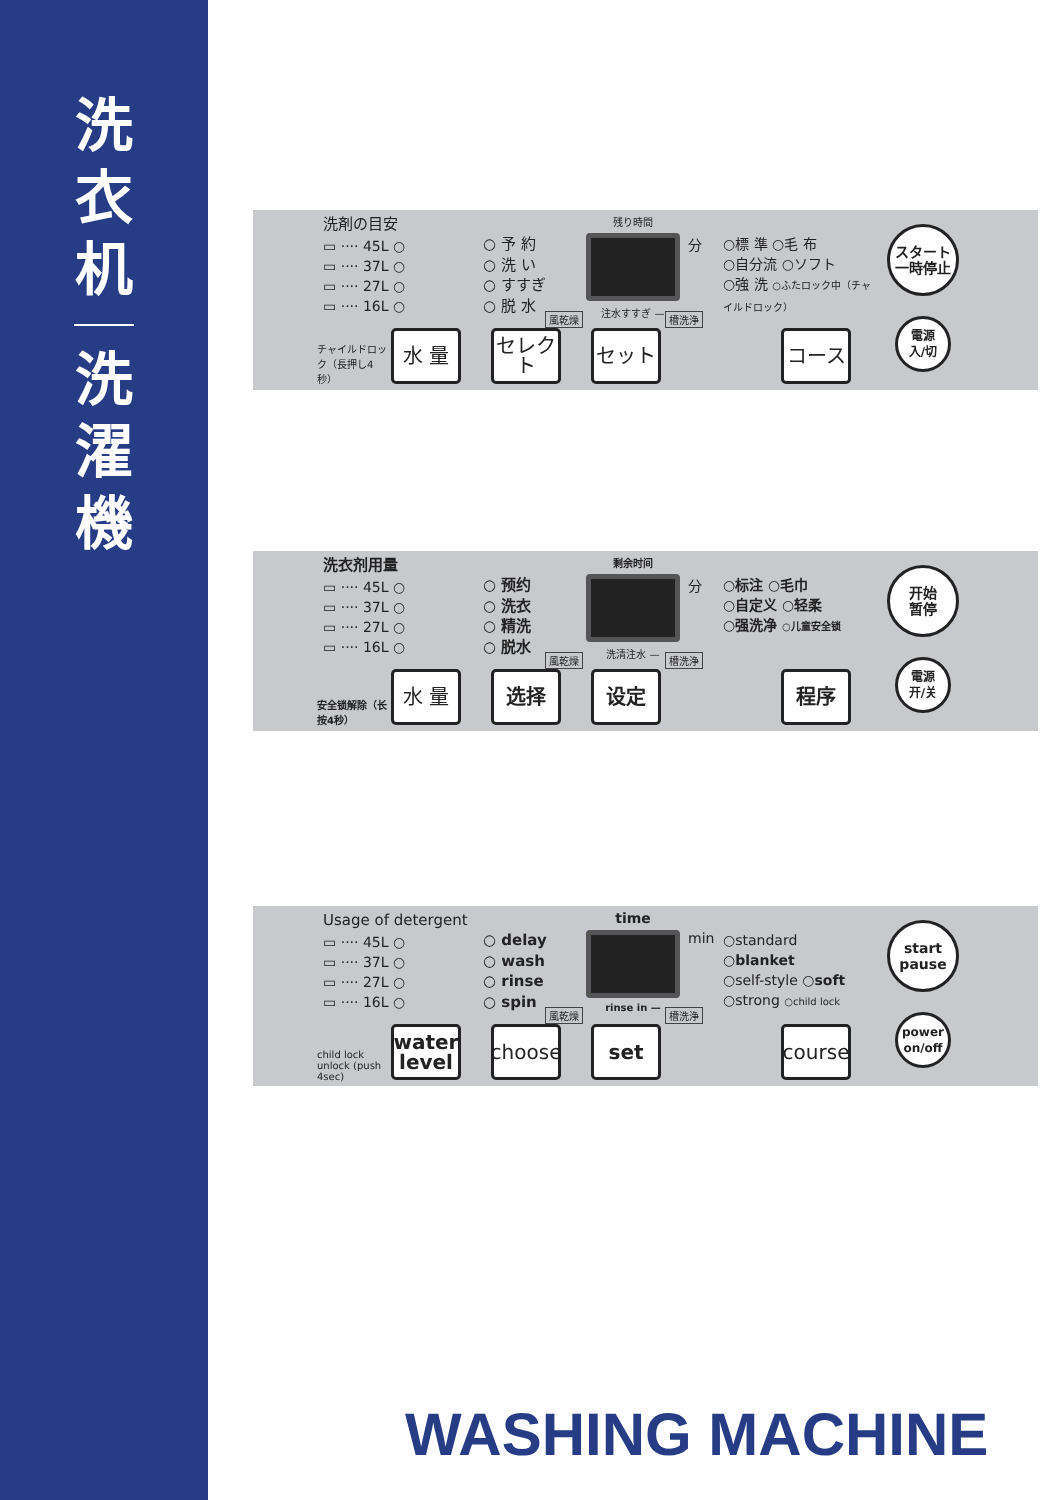洗
衣
机
洗
濯
機
洗剤の目安
▭ ···· 45L ○
▭ ···· 37L ○
▭ ···· 27L ○
▭ ···· 16L ○
○ 予 約
○ 洗 い
○ すすぎ
○ 脱 水
残り時間
注水すすぎ —
分
○標 準 ○毛 布
○自分流 ○ソフト
○強 洗 ○ふたロック中（チャイルドロック）
スタート
一時停止
電源
入/切
チャイルドロック（長押し4秒）
風乾燥 槽洗浄
水 量
セレクト
セット
コース
洗衣剂用量
▭ ···· 45L ○
▭ ···· 37L ○
▭ ···· 27L ○
▭ ···· 16L ○
○ 预约
○ 洗衣
○ 精洗
○ 脱水
剩余时间
洗清注水 —
分
○标注 ○毛巾
○自定义 ○轻柔
○强洗净 ○儿童安全锁
开始
暂停
電源
开/关
安全锁解除（长按4秒）
風乾燥 槽洗浄
水 量
选择
设定
程序
Usage of detergent
▭ ···· 45L ○
▭ ···· 37L ○
▭ ···· 27L ○
▭ ···· 16L ○
○ delay
○ wash
○ rinse
○ spin
time
rinse in —
min
○standard ○blanket
○self-style ○soft
○strong ○child lock
start
pause
power
on/off
child lock unlock (push 4sec)
風乾燥 槽洗浄
water level
choose
set
course
WASHING MACHINE